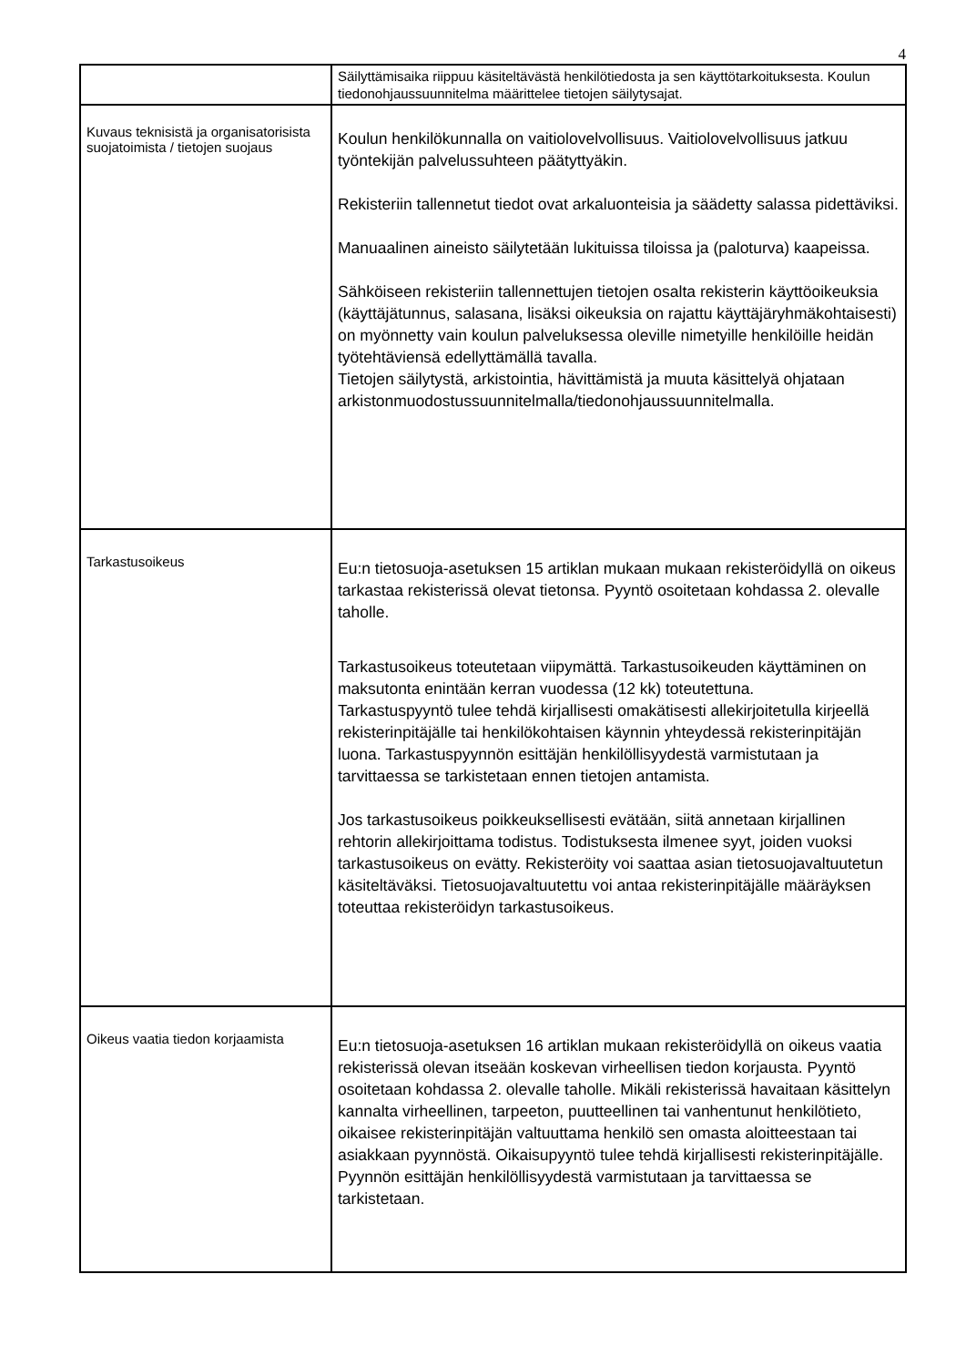4
| | Säilyttämisaika riippuu käsiteltävästä henkilötiedosta ja sen käyttötarkoituksesta. Koulun tiedonohjaussuunnitelma määrittelee tietojen säilytysajat. |
| Kuvaus teknisistä ja organisatorisista suojatoimista / tietojen suojaus | Koulun henkilökunnalla on vaitiolovelvollisuus. Vaitiolovelvollisuus jatkuu työntekijän palvelussuhteen päätyttyäkin. Rekisteriin tallennetut tiedot ovat arkaluonteisia ja säädetty salassa pidettäviksi. Manuaalinen aineisto säilytetään lukituissa tiloissa ja (paloturva) kaapeissa. Sähköiseen rekisteriin tallennettujen tietojen osalta rekisterin käyttöoikeuksia (käyttäjätunnus, salasana, lisäksi oikeuksia on rajattu käyttäjäryhmäkohtaisesti) on myönnetty vain koulun palveluksessa oleville nimetyille henkilöille heidän työtehtäviensä edellyttämällä tavalla. Tietojen säilytystä, arkistointia, hävittämistä ja muuta käsittelyä ohjataan arkistonmuodostussuunnitelmalla/tiedonohjaussuunnitelmalla. |
| Tarkastusoikeus | Eu:n tietosuoja-asetuksen 15 artiklan mukaan mukaan rekisteröidyllä on oikeus tarkastaa rekisterissä olevat tietonsa. Pyyntö osoitetaan kohdassa 2. olevalle taholle. Tarkastusoikeus toteutetaan viipymättä. Tarkastusoikeuden käyttäminen on maksutonta enintään kerran vuodessa (12 kk) toteutettuna. Tarkastuspyyntö tulee tehdä kirjallisesti omakätisesti allekirjoitetulla kirjeellä rekisterinpitäjälle tai henkilökohtaisen käynnin yhteydessä rekisterinpitäjän luona. Tarkastuspyynnön esittäjän henkilöllisyydestä varmistutaan ja tarvittaessa se tarkistetaan ennen tietojen antamista. Jos tarkastusoikeus poikkeuksellisesti evätään, siitä annetaan kirjallinen rehtorin allekirjoittama todistus. Todistuksesta ilmenee syyt, joiden vuoksi tarkastusoikeus on evätty. Rekisteröity voi saattaa asian tietosuojavaltuutetun käsiteltäväksi. Tietosuojavaltuutettu voi antaa rekisterinpitäjälle määräyksen toteuttaa rekisteröidyn tarkastusoikeus. |
| Oikeus vaatia tiedon korjaamista | Eu:n tietosuoja-asetuksen 16 artiklan mukaan rekisteröidyllä on oikeus vaatia rekisterissä olevan itseään koskevan virheellisen tiedon korjausta. Pyyntö osoitetaan kohdassa 2. olevalle taholle. Mikäli rekisterissä havaitaan käsittelyn kannalta virheellinen, tarpeeton, puutteellinen tai vanhentunut henkilötieto, oikaisee rekisterinpitäjän valtuuttama henkilö sen omasta aloitteestaan tai asiakkaan pyynnöstä. Oikaisupyyntö tulee tehdä kirjallisesti rekisterinpitäjälle. Pyynnön esittäjän henkilöllisyydestä varmistutaan ja tarvittaessa se tarkistetaan. |